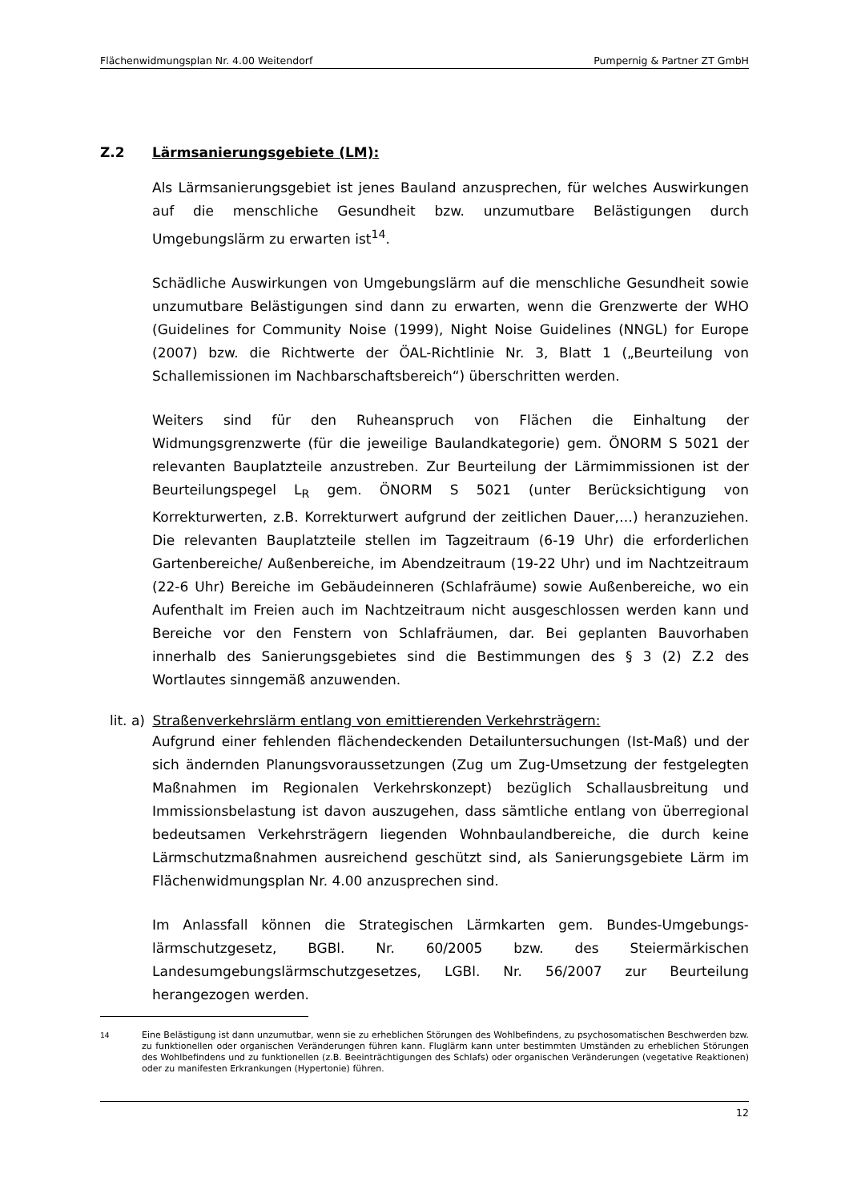Flächenwidmungsplan Nr. 4.00 Weitendorf Pumpernig & Partner ZT GmbH
Z.2 Lärmsanierungsgebiete (LM):
Als Lärmsanierungsgebiet ist jenes Bauland anzusprechen, für welches Auswirkungen auf die menschliche Gesundheit bzw. unzumutbare Belästigungen durch Umgebungslärm zu erwarten ist<sup>14</sup>.
Schädliche Auswirkungen von Umgebungslärm auf die menschliche Gesundheit sowie unzumutbare Belästigungen sind dann zu erwarten, wenn die Grenzwerte der WHO (Guidelines for Community Noise (1999), Night Noise Guidelines (NNGL) for Europe (2007) bzw. die Richtwerte der ÖAL-Richtlinie Nr. 3, Blatt 1 („Beurteilung von Schallemissionen im Nachbarschaftsbereich“) überschritten werden.
Weiters sind für den Ruheanspruch von Flächen die Einhaltung der Widmungsgrenzwerte (für die jeweilige Baulandkategorie) gem. ÖNORM S 5021 der relevanten Bauplatzteile anzustreben. Zur Beurteilung der Lärmimmissionen ist der Beurteilungspegel L<sub>R</sub> gem. ÖNORM S 5021 (unter Berücksichtigung von Korrekturwerten, z.B. Korrekturwert aufgrund der zeitlichen Dauer,…) heranzuziehen. Die relevanten Bauplatzteile stellen im Tagzeitraum (6-19 Uhr) die erforderlichen Gartenbereiche/ Außenbereiche, im Abendzeitraum (19-22 Uhr) und im Nachtzeitraum (22-6 Uhr) Bereiche im Gebäudeinneren (Schlafräume) sowie Außenbereiche, wo ein Aufenthalt im Freien auch im Nachtzeitraum nicht ausgeschlossen werden kann und Bereiche vor den Fenstern von Schlafräumen, dar. Bei geplanten Bauvorhaben innerhalb des Sanierungsgebietes sind die Bestimmungen des § 3 (2) Z.2 des Wortlautes sinngemäß anzuwenden.
lit. a) Straßenverkehrslärm entlang von emittierenden Verkehrsträgern:
Aufgrund einer fehlenden flächendeckenden Detailuntersuchungen (Ist-Maß) und der sich ändernden Planungsvoraussetzungen (Zug um Zug-Umsetzung der festgelegten Maßnahmen im Regionalen Verkehrskonzept) bezüglich Schallausbreitung und Immissionsbelastung ist davon auszugehen, dass sämtliche entlang von überregional bedeutsamen Verkehrsträgern liegenden Wohnbaulandbereiche, die durch keine Lärmschutzmaßnahmen ausreichend geschützt sind, als Sanierungsgebiete Lärm im Flächenwidmungsplan Nr. 4.00 anzusprechen sind.
Im Anlassfall können die Strategischen Lärmkarten gem. Bundes-Umgebungs-lärmschutzgesetz, BGBl. Nr. 60/2005 bzw. des Steiermärkischen Landesumgebungslärmschutzgesetzes, LGBl. Nr. 56/2007 zur Beurteilung herangezogen werden.
<sup>14</sup> Eine Belästigung ist dann unzumutbar, wenn sie zu erheblichen Störungen des Wohlbefindens, zu psychosomatischen Beschwerden bzw. zu funktionellen oder organischen Veränderungen führen kann. Fluglärm kann unter bestimmten Umständen zu erheblichen Störungen des Wohlbefindens und zu funktionellen (z.B. Beeinträchtigungen des Schlafs) oder organischen Veränderungen (vegetative Reaktionen) oder zu manifesten Erkrankungen (Hypertonie) führen.
12